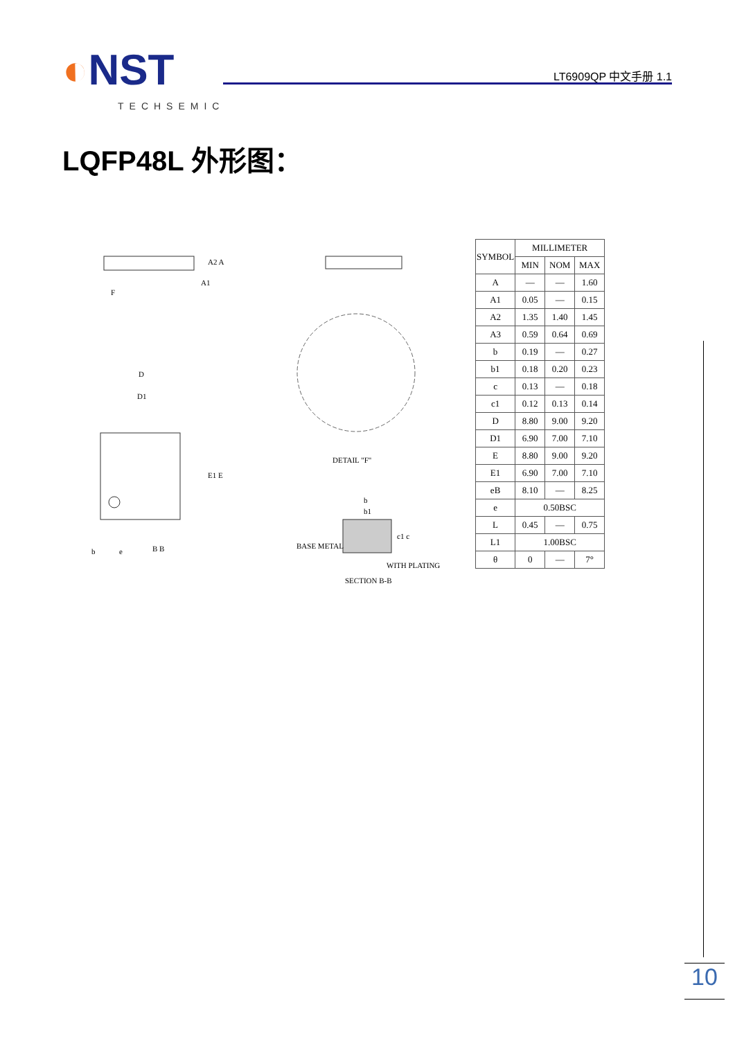◐NST
TECHSEMIC
LT6909QP 中文手册 1.1
LQFP48L 外形图：
A2 A
A1
F
DETAIL "F"
D
D1
E1 E
b
e
B B
b
b1
c1 c
BASE METAL
WITH PLATING
SECTION B-B
| SYMBOL | MILLIMETER | | |
| --- | --- | --- | --- |
| | MIN | NOM | MAX |
| A | — | — | 1.60 |
| A1 | 0.05 | — | 0.15 |
| A2 | 1.35 | 1.40 | 1.45 |
| A3 | 0.59 | 0.64 | 0.69 |
| b | 0.19 | — | 0.27 |
| b1 | 0.18 | 0.20 | 0.23 |
| c | 0.13 | — | 0.18 |
| c1 | 0.12 | 0.13 | 0.14 |
| D | 8.80 | 9.00 | 9.20 |
| D1 | 6.90 | 7.00 | 7.10 |
| E | 8.80 | 9.00 | 9.20 |
| E1 | 6.90 | 7.00 | 7.10 |
| eB | 8.10 | — | 8.25 |
| e | 0.50BSC | | |
| L | 0.45 | — | 0.75 |
| L1 | 1.00BSC | | |
| θ | 0 | — | 7° |
10